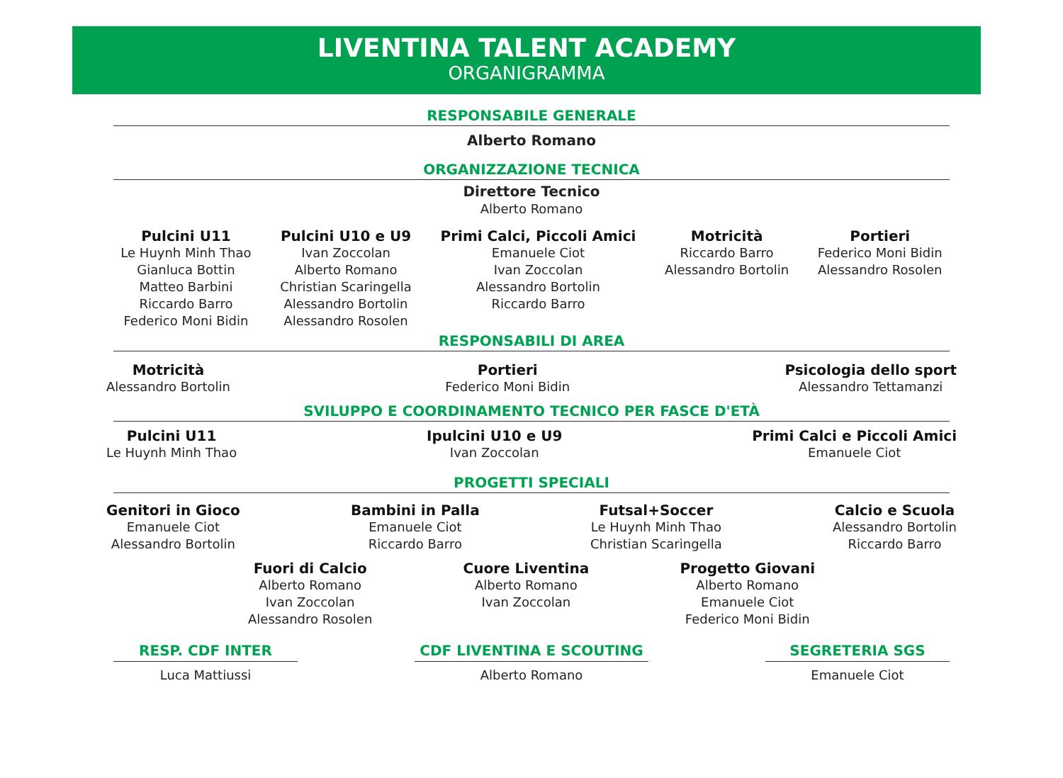LIVENTINA TALENT ACADEMY
ORGANIGRAMMA
RESPONSABILE GENERALE
Alberto Romano
ORGANIZZAZIONE TECNICA
Direttore Tecnico
Alberto Romano
Pulcini U11
Le Huynh Minh Thao
Gianluca Bottin
Matteo Barbini
Riccardo Barro
Federico Moni Bidin
Pulcini U10 e U9
Ivan Zoccolan
Alberto Romano
Christian Scaringella
Alessandro Bortolin
Alessandro Rosolen
Primi Calci, Piccoli Amici
Emanuele Ciot
Ivan Zoccolan
Alessandro Bortolin
Riccardo Barro
Motricità
Riccardo Barro
Alessandro Bortolin
Portieri
Federico Moni Bidin
Alessandro Rosolen
RESPONSABILI DI AREA
Motricità
Alessandro Bortolin
Portieri
Federico Moni Bidin
Psicologia dello sport
Alessandro Tettamanzi
SVILUPPO E COORDINAMENTO TECNICO PER FASCE D'ETÀ
Pulcini U11
Le Huynh Minh Thao
Ipulcini U10 e U9
Ivan Zoccolan
Primi Calci e Piccoli Amici
Emanuele Ciot
PROGETTI SPECIALI
Genitori in Gioco
Emanuele Ciot
Alessandro Bortolin
Bambini in Palla
Emanuele Ciot
Riccardo Barro
Futsal+Soccer
Le Huynh Minh Thao
Christian Scaringella
Calcio e Scuola
Alessandro Bortolin
Riccardo Barro
Fuori di Calcio
Alberto Romano
Ivan Zoccolan
Alessandro Rosolen
Cuore Liventina
Alberto Romano
Ivan Zoccolan
Progetto Giovani
Alberto Romano
Emanuele Ciot
Federico Moni Bidin
RESP. CDF INTER
Luca Mattiussi
CDF LIVENTINA E SCOUTING
Alberto Romano
SEGRETERIA SGS
Emanuele Ciot